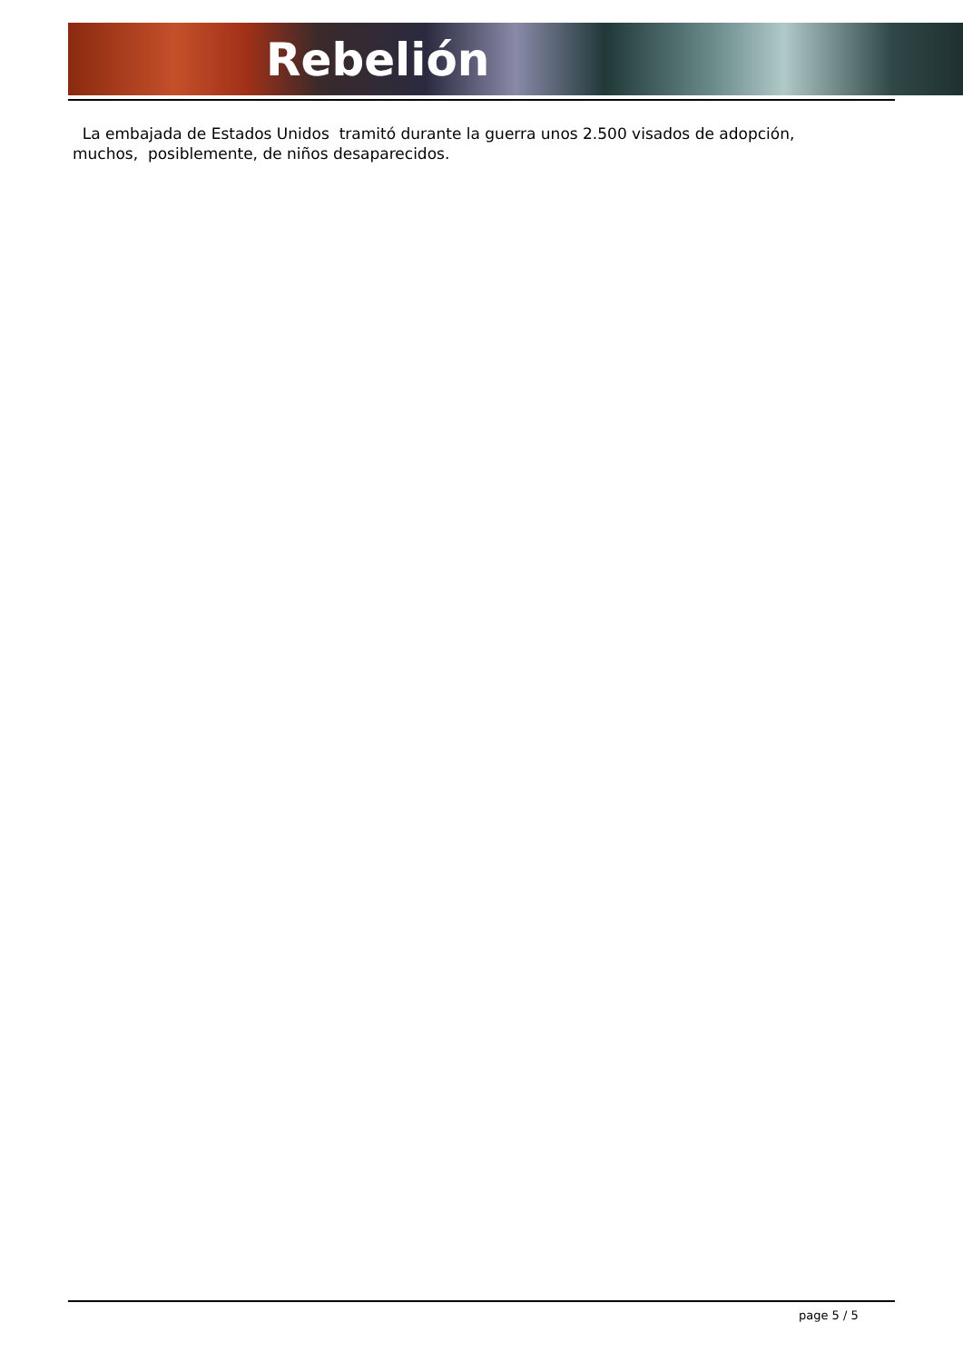Rebelión
La embajada de Estados Unidos tramitó durante la guerra unos 2.500 visados de adopción, muchos, posiblemente, de niños desaparecidos.
page 5 / 5